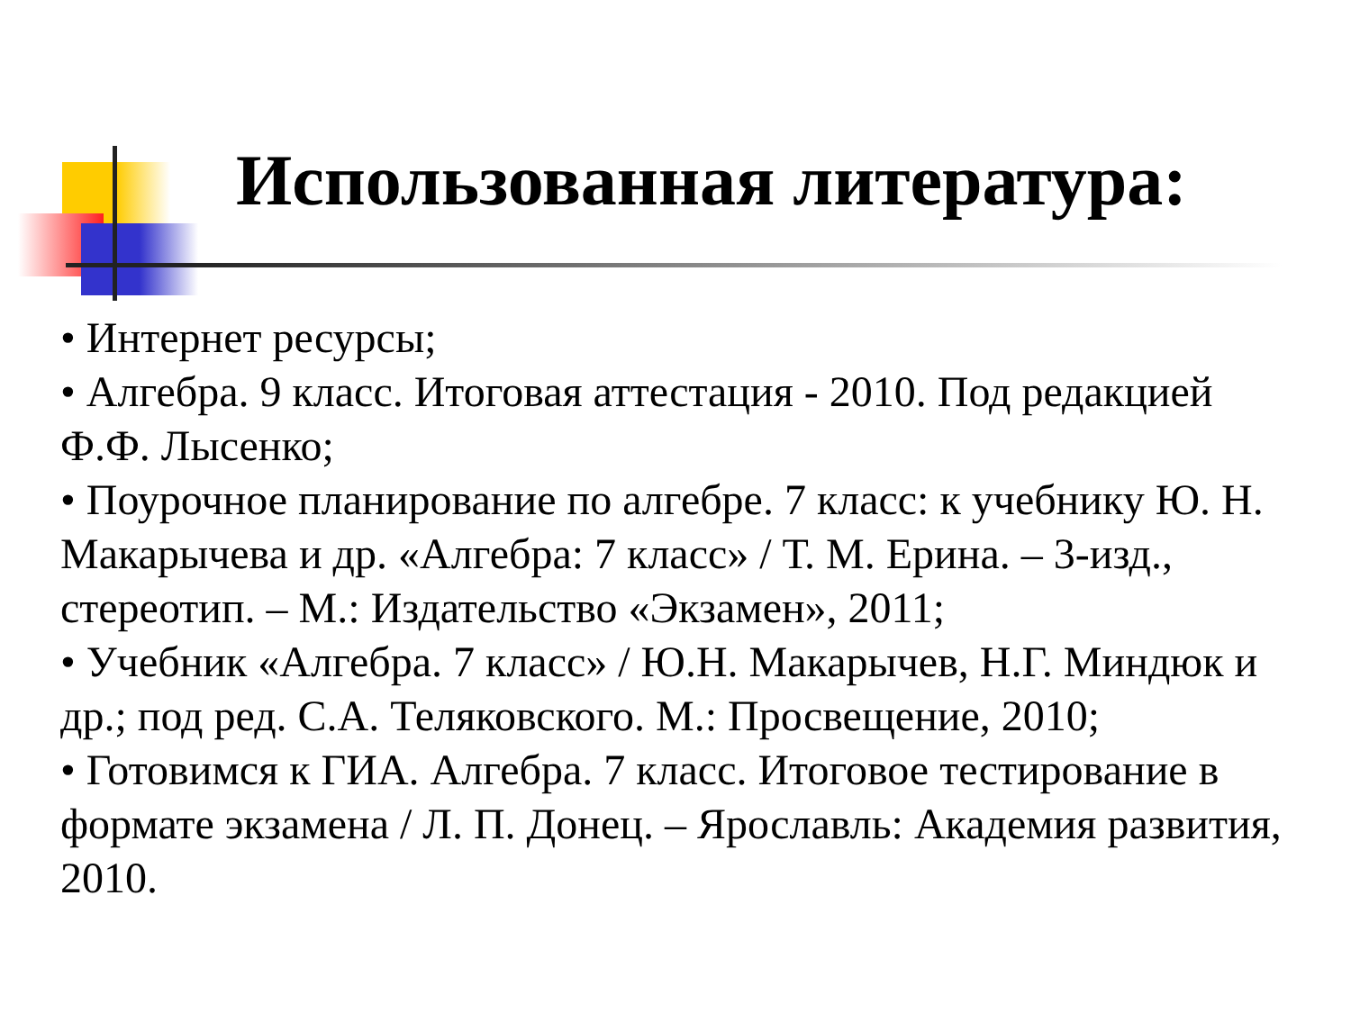Использованная литература:
• Интернет ресурсы;
• Алгебра. 9 класс. Итоговая аттестация - 2010. Под редакцией Ф.Ф. Лысенко;
• Поурочное планирование по алгебре. 7 класс: к учебнику Ю. Н. Макарычева и др. «Алгебра: 7 класс» / Т. М. Ерина. – 3-изд., стереотип. – М.: Издательство «Экзамен», 2011;
• Учебник «Алгебра. 7 класс» / Ю.Н. Макарычев, Н.Г. Миндюк и др.; под ред. С.А. Теляковского. М.: Просвещение, 2010;
• Готовимся к ГИА. Алгебра. 7 класс. Итоговое тестирование в формате экзамена / Л. П. Донец. – Ярославль: Академия развития, 2010.